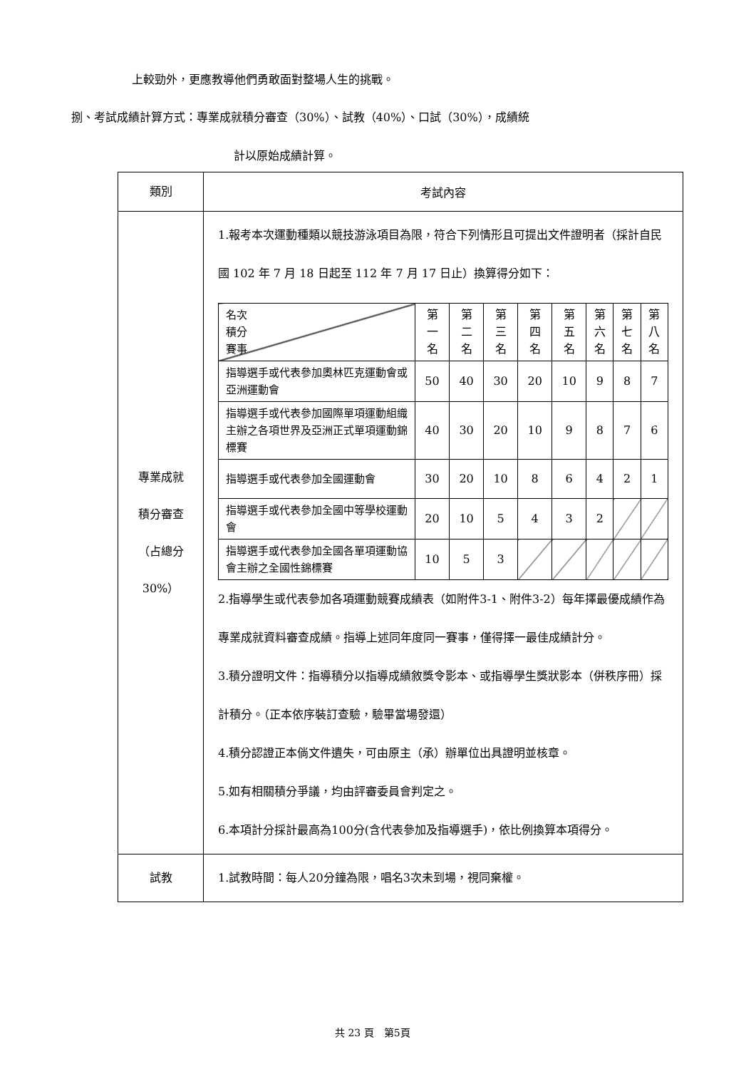上較勁外，更應教導他們勇敢面對整場人生的挑戰。
捌、考試成績計算方式：專業成就積分審查（30%）、試教（40%）、口試（30%），成績統
計以原始成績計算。
| 類別 | 考試內容 |
| 專業成就 積分審查 （占總分 30%） | 1.報考本次運動種類以競技游泳項目為限，符合下列情形且可提出文件證明者（採計自民國 102 年 7 月 18 日起至 112 年 7 月 17 日止）換算得分如下： / 名次 積分 賽事 / 第 一 名 / 第 二 名 / 第 三 名 / 第 四 名 / 第 五 名 / 第 六 名 / 第 七 名 / 第 八 名 / / 指導選手或代表參加奧林匹克運動會或亞洲運動會 / 50 / 40 / 30 / 20 / 10 / 9 / 8 / 7 / / 指導選手或代表參加國際單項運動組織主辦之各項世界及亞洲正式單項運動錦標賽 / 40 / 30 / 20 / 10 / 9 / 8 / 7 / 6 / / 指導選手或代表參加全國運動會 / 30 / 20 / 10 / 8 / 6 / 4 / 2 / 1 / / 指導選手或代表參加全國中等學校運動會 / 20 / 10 / 5 / 4 / 3 / 2 / / / / 指導選手或代表參加全國各單項運動協會主辦之全國性錦標賽 / 10 / 5 / 3 / / / / / / 2.指導學生或代表參加各項運動競賽成績表（如附件3-1、附件3-2）每年擇最優成績作為專業成就資料審查成績。指導上述同年度同一賽事，僅得擇一最佳成績計分。 3.積分證明文件：指導積分以指導成績敘獎令影本、或指導學生獎狀影本（併秩序冊）採計積分。（正本依序裝訂查驗，驗畢當場發還） 4.積分認證正本倘文件遺失，可由原主（承）辦單位出具證明並核章。 5.如有相關積分爭議，均由評審委員會判定之。 6.本項計分採計最高為100分(含代表參加及指導選手)，依比例換算本項得分。 |
| 試教 | 1.試教時間：每人20分鐘為限，唱名3次未到場，視同棄權。 |
共 23 頁　第5頁